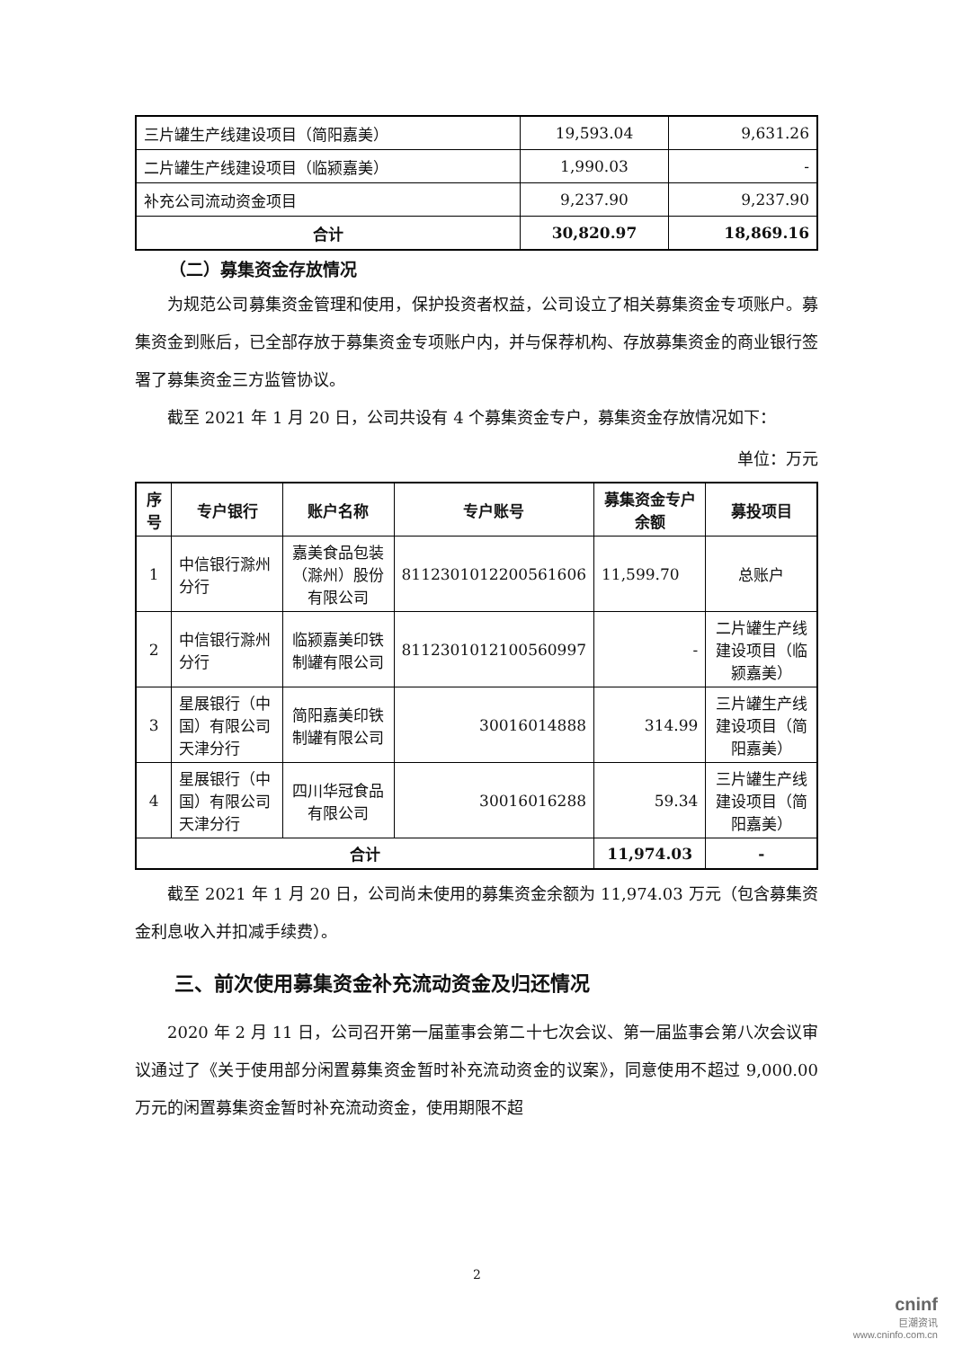| 三片罐生产线建设项目（简阳嘉美） | 19,593.04 | 9,631.26 |
| 二片罐生产线建设项目（临颍嘉美） | 1,990.03 | - |
| 补充公司流动资金项目 | 9,237.90 | 9,237.90 |
| 合计 | 30,820.97 | 18,869.16 |
（二）募集资金存放情况
为规范公司募集资金管理和使用，保护投资者权益，公司设立了相关募集资金专项账户。募集资金到账后，已全部存放于募集资金专项账户内，并与保荐机构、存放募集资金的商业银行签署了募集资金三方监管协议。
截至 2021 年 1 月 20 日，公司共设有 4 个募集资金专户，募集资金存放情况如下：
单位：万元
| 序号 | 专户银行 | 账户名称 | 专户账号 | 募集资金专户余额 | 募投项目 |
| --- | --- | --- | --- | --- | --- |
| 1 | 中信银行滁州分行 | 嘉美食品包装（滁州）股份有限公司 | 8112301012200561606 | 11,599.70 | 总账户 |
| 2 | 中信银行滁州分行 | 临颍嘉美印铁制罐有限公司 | 8112301012100560997 | - | 二片罐生产线建设项目（临颍嘉美） |
| 3 | 星展银行（中国）有限公司天津分行 | 简阳嘉美印铁制罐有限公司 | 30016014888 | 314.99 | 三片罐生产线建设项目（简阳嘉美） |
| 4 | 星展银行（中国）有限公司天津分行 | 四川华冠食品有限公司 | 30016016288 | 59.34 | 三片罐生产线建设项目（简阳嘉美） |
| 合计 | | | | 11,974.03 | - |
截至 2021 年 1 月 20 日，公司尚未使用的募集资金余额为 11,974.03 万元（包含募集资金利息收入并扣减手续费）。
三、前次使用募集资金补充流动资金及归还情况
2020 年 2 月 11 日，公司召开第一届董事会第二十七次会议、第一届监事会第八次会议审议通过了《关于使用部分闲置募集资金暂时补充流动资金的议案》，同意使用不超过 9,000.00 万元的闲置募集资金暂时补充流动资金，使用期限不超
2
cninf
巨潮资讯
www.cninfo.com.cn